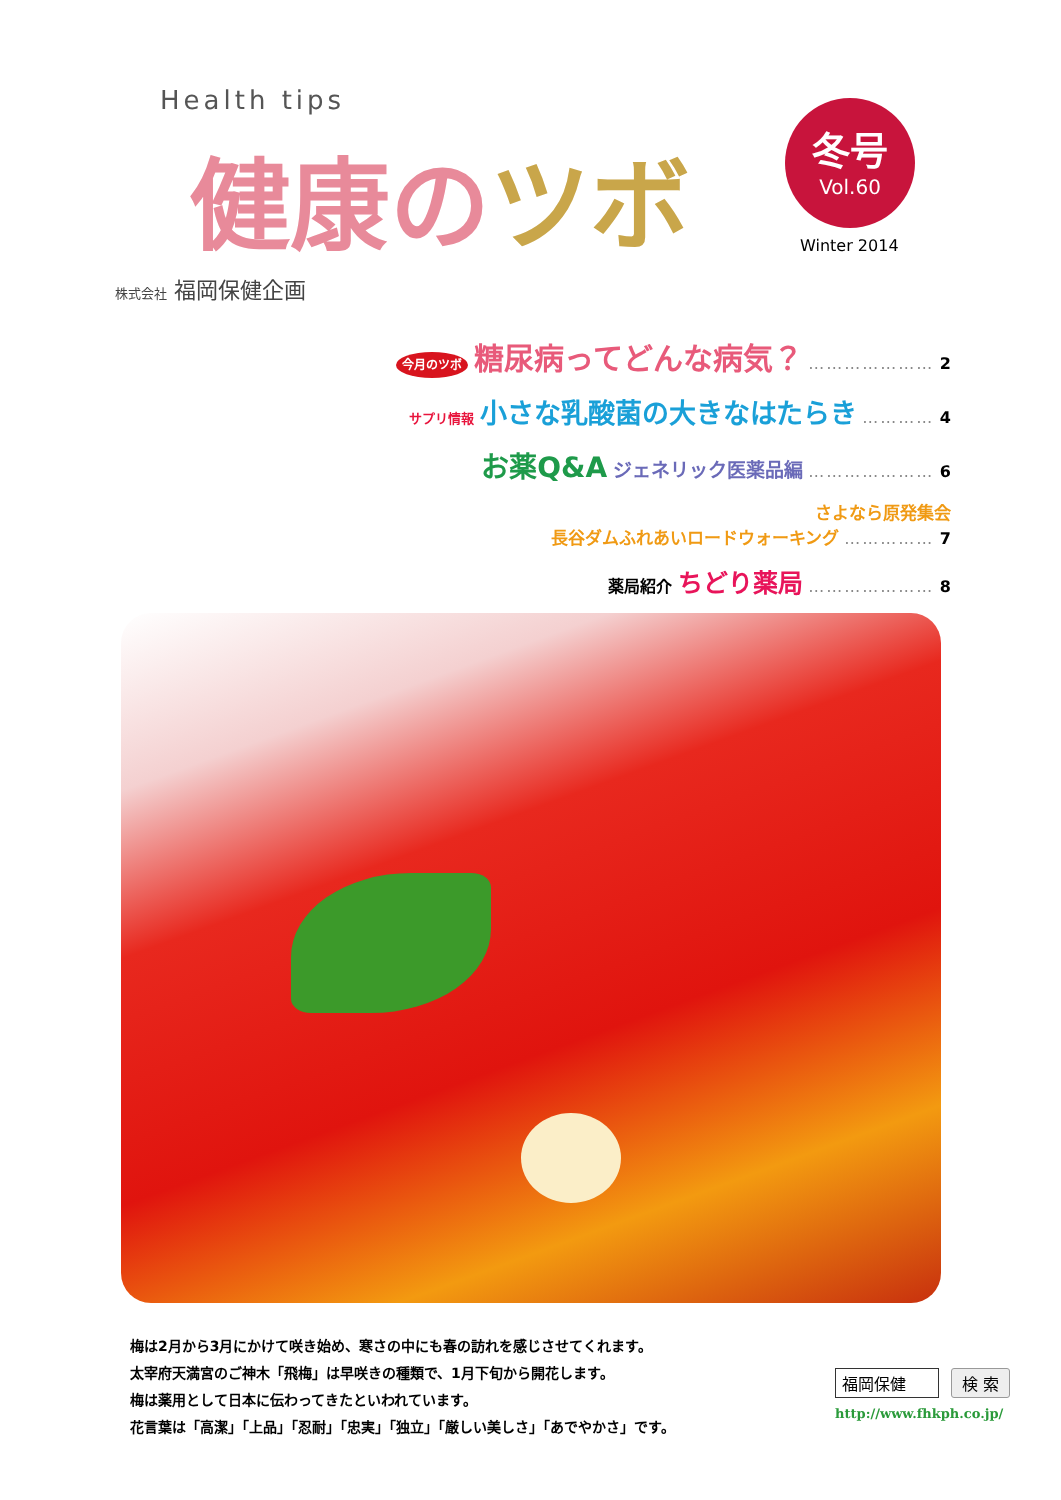Health tips
健康のツボ
冬号
Vol.60
Winter 2014
株式会社 福岡保健企画
今月のツボ 糖尿病ってどんな病気？ ………………… 2
サプリ情報 小さな乳酸菌の大きなはたらき ………… 4
お薬Q&A ジェネリック医薬品編 ………………… 6
さよなら原発集会
長谷ダムふれあいロードウォーキング …………… 7
薬局紹介 ちどり薬局 ………………… 8
梅は2月から3月にかけて咲き始め、寒さの中にも春の訪れを感じさせてくれます。
太宰府天満宮のご神木「飛梅」は早咲きの種類で、1月下旬から開花します。
梅は薬用として日本に伝わってきたといわれています。
花言葉は「高潔」「上品」「忍耐」「忠実」「独立」「厳しい美しさ」「あでやかさ」です。
福岡保健 検 索
http://www.fhkph.co.jp/